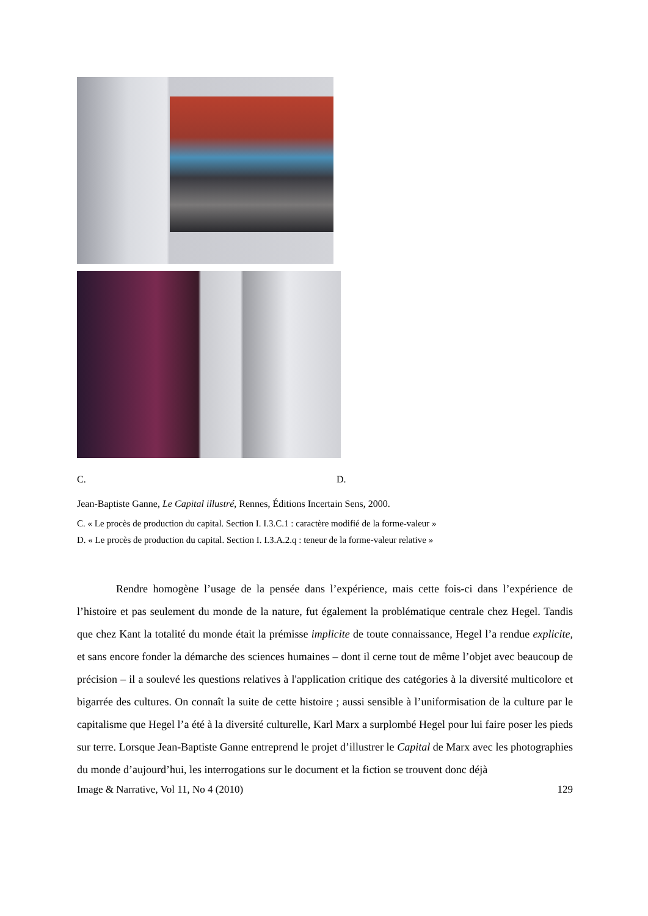C. D.
Jean-Baptiste Ganne, Le Capital illustré, Rennes, Éditions Incertain Sens, 2000.
C. « Le procès de production du capital. Section I. I.3.C.1 : caractère modifié de la forme-valeur »
D. « Le procès de production du capital. Section I. I.3.A.2.q : teneur de la forme-valeur relative »
Rendre homogène l’usage de la pensée dans l’expérience, mais cette fois-ci dans l’expérience de l’histoire et pas seulement du monde de la nature, fut également la problématique centrale chez Hegel. Tandis que chez Kant la totalité du monde était la prémisse implicite de toute connaissance, Hegel l’a rendue explicite, et sans encore fonder la démarche des sciences humaines – dont il cerne tout de même l’objet avec beaucoup de précision – il a soulevé les questions relatives à l'application critique des catégories à la diversité multicolore et bigarrée des cultures. On connaît la suite de cette histoire ; aussi sensible à l’uniformisation de la culture par le capitalisme que Hegel l’a été à la diversité culturelle, Karl Marx a surplombé Hegel pour lui faire poser les pieds sur terre. Lorsque Jean-Baptiste Ganne entreprend le projet d’illustrer le Capital de Marx avec les photographies du monde d’aujourd’hui, les interrogations sur le document et la fiction se trouvent donc déjà
Image & Narrative, Vol 11, No 4 (2010) 129